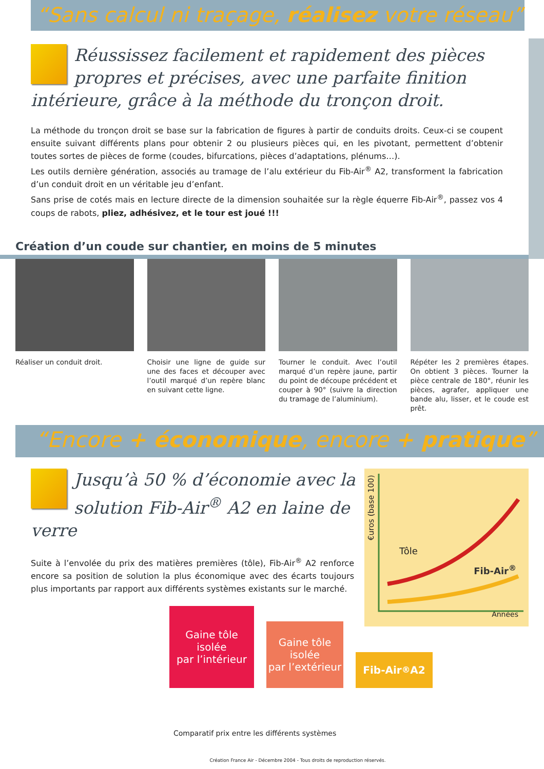“Sans calcul ni traçage, réalisez votre réseau”
Réussissez facilement et rapidement des pièces propres et précises, avec une parfaite finition intérieure, grâce à la méthode du tronçon droit.
La méthode du tronçon droit se base sur la fabrication de figures à partir de conduits droits. Ceux-ci se coupent ensuite suivant différents plans pour obtenir 2 ou plusieurs pièces qui, en les pivotant, permettent d’obtenir toutes sortes de pièces de forme (coudes, bifurcations, pièces d’adaptations, plénums…).
Les outils dernière génération, associés au tramage de l’alu extérieur du Fib-Air<sup>®</sup> A2, transforment la fabrication d’un conduit droit en un véritable jeu d’enfant.
Sans prise de cotés mais en lecture directe de la dimension souhaitée sur la règle équerre Fib-Air<sup>®</sup>, passez vos 4 coups de rabots, pliez, adhésivez, et le tour est joué !!!
Création d’un coude sur chantier, en moins de 5 minutes
Réaliser un conduit droit. Choisir une ligne de guide sur une des faces et découper avec l’outil marqué d’un repère blanc en suivant cette ligne.
Tourner le conduit. Avec l’outil marqué d’un repère jaune, partir du point de découpe précédent et couper à 90° (suivre la direction du tramage de l’aluminium).
Répéter les 2 premières étapes. On obtient 3 pièces. Tourner la pièce centrale de 180°, réunir les pièces, agrafer, appliquer une bande alu, lisser, et le coude est prêt.
“Encore + économique, encore + pratique”
Jusqu’à 50 % d’économie avec la solution Fib-Air<sup>®</sup> A2 en laine de verre
Suite à l’envolée du prix des matières premières (tôle), Fib-Air<sup>®</sup> A2 renforce encore sa position de solution la plus économique avec des écarts toujours plus importants par rapport aux différents systèmes existants sur le marché.
€uros (base 100)
Tôle
Fib-Air<sup>®</sup>
Années
Gaine tôle
isolée
par l’intérieur
Gaine tôle
isolée
par l’extérieur
Fib-Air<sup>®</sup> A2
Comparatif prix entre les différents systèmes
Création France Air - Décembre 2004 - Tous droits de reproduction réservés.